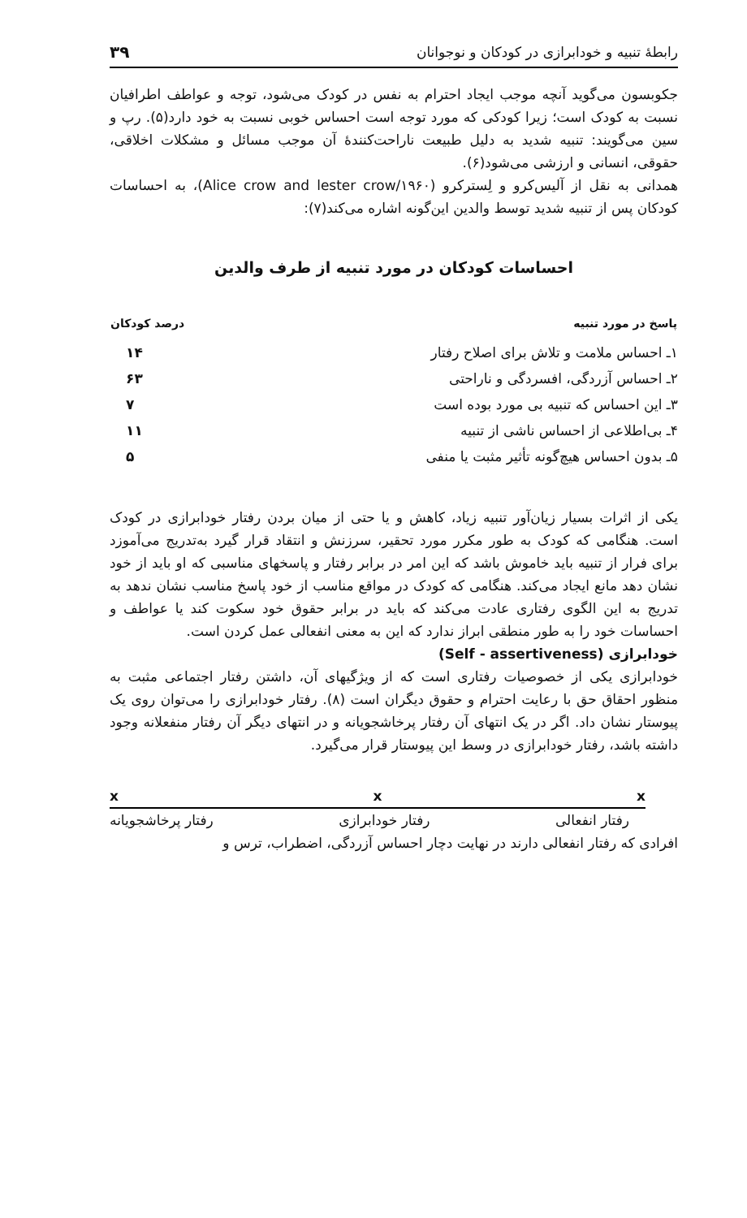رابطهٔ تنبیه و خودابرازی در کودکان و نوجوانان ۳۹
جکوبسون می‌گوید آنچه موجب ایجاد احترام به نفس در کودک می‌شود، توجه و عواطف اطرافیان نسبت به کودک است؛ زیرا کودکی که مورد توجه است احساس خوبی نسبت به خود دارد(۵). رپ و سین می‌گویند: تنبیه شدید به دلیل طبیعت ناراحت‌کنندهٔ آن موجب مسائل و مشکلات اخلاقی، حقوقی، انسانی و ارزشی می‌شود(۶).
همدانی به نقل از آلیس‌کرو و لِسترکرو (Alice crow and lester crow/۱۹۶۰)، به احساسات کودکان پس از تنبیه شدید توسط والدین این‌گونه اشاره می‌کند(۷):
احساسات کودکان در مورد تنبیه از طرف والدین
| پاسخ در مورد تنبیه | درصد کودکان |
| --- | --- |
| ۱ـ احساس ملامت و تلاش برای اصلاح رفتار | ۱۴ |
| ۲ـ احساس آزردگی، افسردگی و ناراحتی | ۶۳ |
| ۳ـ این احساس که تنبیه بی مورد بوده است | ۷ |
| ۴ـ بی‌اطلاعی از احساس ناشی از تنبیه | ۱۱ |
| ۵ـ بدون احساس هیچ‌گونه تأثیر مثبت یا منفی | ۵ |
یکی از اثرات بسیار زیان‌آور تنبیه زیاد، کاهش و یا حتی از میان بردن رفتار خودابرازی در کودک است. هنگامی که کودک به طور مکرر مورد تحقیر، سرزنش و انتقاد قرار گیرد به‌تدریج می‌آموزد برای فرار از تنبیه باید خاموش باشد که این امر در برابر رفتار و پاسخهای مناسبی که او باید از خود نشان دهد مانع ایجاد می‌کند. هنگامی که کودک در مواقع مناسب از خود پاسخ مناسب نشان ندهد به تدریج به این الگوی رفتاری عادت می‌کند که باید در برابر حقوق خود سکوت کند یا عواطف و احساسات خود را به طور منطقی ابراز ندارد که این به معنی انفعالی عمل کردن است.
خودابرازی (Self - assertiveness)
خودابرازی یکی از خصوصیات رفتاری است که از ویژگیهای آن، داشتن رفتار اجتماعی مثبت به منظور احقاق حق با رعایت احترام و حقوق دیگران است (۸). رفتار خودابرازی را می‌توان روی یک پیوستار نشان داد. اگر در یک انتهای آن رفتار پرخاشجویانه و در انتهای دیگر آن رفتار منفعلانه وجود داشته باشد، رفتار خودابرازی در وسط این پیوستار قرار می‌گیرد.
x x x
رفتار انفعالی رفتار خودابرازی رفتار پرخاشجویانه
افرادی که رفتار انفعالی دارند در نهایت دچار احساس آزردگی، اضطراب، ترس و